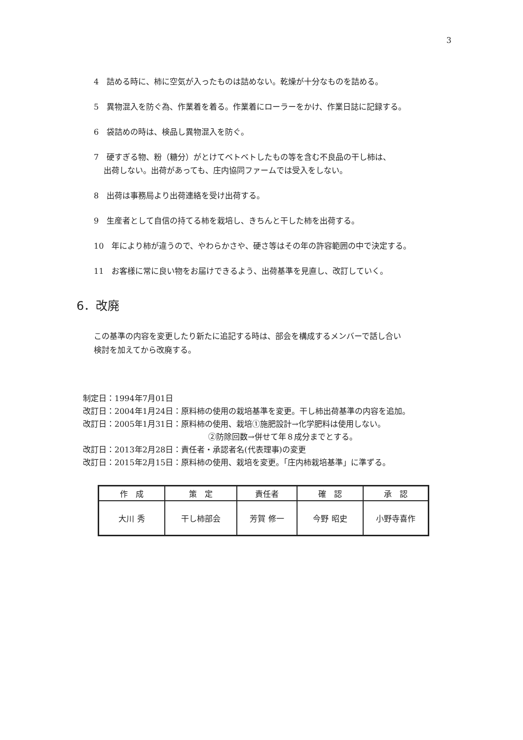3
4　詰める時に、柿に空気が入ったものは詰めない。乾燥が十分なものを詰める。
5　異物混入を防ぐ為、作業着を着る。作業着にローラーをかけ、作業日誌に記録する。
6　袋詰めの時は、検品し異物混入を防ぐ。
7　硬すぎる物、粉（糖分）がとけてベトベトしたもの等を含む不良品の干し柿は、
出荷しない。出荷があっても、庄内協同ファームでは受入をしない。
8　出荷は事務局より出荷連絡を受け出荷する。
9　生産者として自信の持てる柿を栽培し、きちんと干した柿を出荷する。
10　年により柿が違うので、やわらかさや、硬さ等はその年の許容範囲の中で決定する。
11　お客様に常に良い物をお届けできるよう、出荷基準を見直し、改訂していく。
6．改廃
この基準の内容を変更したり新たに追記する時は、部会を構成するメンバーで話し合い
検討を加えてから改廃する。
制定日：1994年7月01日
改訂日：2004年1月24日：原料柿の使用の栽培基準を変更。干し柿出荷基準の内容を追加。
改訂日：2005年1月31日：原料柿の使用、栽培①施肥設計→化学肥料は使用しない。
②防除回数→併せて年８成分までとする。
改訂日：2013年2月28日：責任者・承認者名(代表理事)の変更
改訂日：2015年2月15日：原料柿の使用、栽培を変更。「庄内柿栽培基準」に準ずる。
| 作 成 | 策 定 | 責任者 | 確 認 | 承 認 |
| --- | --- | --- | --- | --- |
| 大川 秀 | 干し柿部会 | 芳賀 修一 | 今野 昭史 | 小野寺喜作 |